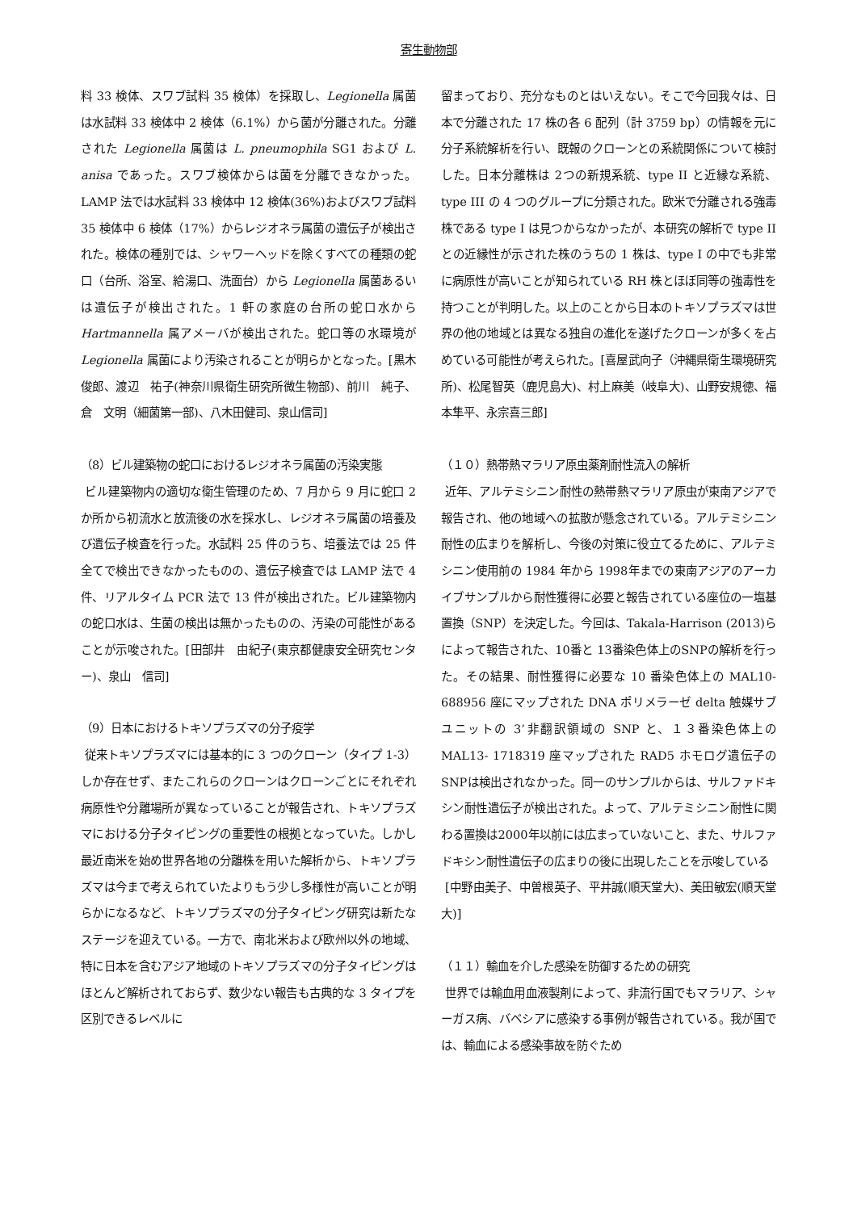寄生動物部
料 33 検体、スワブ試料 35 検体）を採取し、Legionella 属菌は水試料 33 検体中 2 検体（6.1%）から菌が分離された。分離された Legionella 属菌は L. pneumophila SG1 および L. anisa であった。スワブ検体からは菌を分離できなかった。LAMP 法では水試料 33 検体中 12 検体(36%)およびスワブ試料 35 検体中 6 検体（17%）からレジオネラ属菌の遺伝子が検出された。検体の種別では、シャワーヘッドを除くすべての種類の蛇口（台所、浴室、給湯口、洗面台）から Legionella 属菌あるいは遺伝子が検出された。1 軒の家庭の台所の蛇口水から Hartmannella 属アメーバが検出された。蛇口等の水環境が Legionella 属菌により汚染されることが明らかとなった。[黒木　俊郎、渡辺　祐子(神奈川県衛生研究所微生物部)、前川　純子、倉　文明（細菌第一部)、八木田健司、泉山信司]
（8）ビル建築物の蛇口におけるレジオネラ属菌の汚染実態
ビル建築物内の適切な衛生管理のため、7 月から 9 月に蛇口 2 か所から初流水と放流後の水を採水し、レジオネラ属菌の培養及び遺伝子検査を行った。水試料 25 件のうち、培養法では 25 件全てで検出できなかったものの、遺伝子検査では LAMP 法で 4 件、リアルタイム PCR 法で 13 件が検出された。ビル建築物内の蛇口水は、生菌の検出は無かったものの、汚染の可能性があることが示唆された。[田部井　由紀子(東京都健康安全研究センター)、泉山　信司]
（9）日本におけるトキソプラズマの分子疫学
従来トキソプラズマには基本的に 3 つのクローン（タイプ 1-3）しか存在せず、またこれらのクローンはクローンごとにそれぞれ病原性や分離場所が異なっていることが報告され、トキソプラズマにおける分子タイピングの重要性の根拠となっていた。しかし最近南米を始め世界各地の分離株を用いた解析から、トキソプラズマは今まで考えられていたよりもう少し多様性が高いことが明らかになるなど、トキソプラズマの分子タイピング研究は新たなステージを迎えている。一方で、南北米および欧州以外の地域、特に日本を含むアジア地域のトキソプラズマの分子タイピングはほとんど解析されておらず、数少ない報告も古典的な 3 タイプを区別できるレベルに
留まっており、充分なものとはいえない。そこで今回我々は、日本で分離された 17 株の各 6 配列（計 3759 bp）の情報を元に分子系統解析を行い、既報のクローンとの系統関係について検討した。日本分離株は 2つの新規系統、type II と近縁な系統、type III の 4 つのグループに分類された。欧米で分離される強毒株である type I は見つからなかったが、本研究の解析で type II との近縁性が示された株のうちの 1 株は、type I の中でも非常に病原性が高いことが知られている RH 株とほぼ同等の強毒性を持つことが判明した。以上のことから日本のトキソプラズマは世界の他の地域とは異なる独自の進化を遂げたクローンが多くを占めている可能性が考えられた。[喜屋武向子（沖縄県衛生環境研究所)、松尾智英（鹿児島大)、村上麻美（岐阜大)、山野安規徳、福本隼平、永宗喜三郎]
（１０）熱帯熱マラリア原虫薬剤耐性流入の解析
近年、アルテミシニン耐性の熱帯熱マラリア原虫が東南アジアで報告され、他の地域への拡散が懸念されている。アルテミシニン耐性の広まりを解析し、今後の対策に役立てるために、アルテミシニン使用前の 1984 年から 1998年までの東南アジアのアーカイブサンプルから耐性獲得に必要と報告されている座位の一塩基置換（SNP）を決定した。今回は、Takala-Harrison (2013)らによって報告された、10番と 13番染色体上のSNPの解析を行った。その結果、耐性獲得に必要な 10 番染色体上の MAL10-688956 座にマップされた DNA ポリメラーゼ delta 触媒サブユニットの 3’非翻訳領域の SNP と、１３番染色体上の MAL13- 1718319 座マップされた RAD5 ホモログ遺伝子のSNPは検出されなかった。同一のサンプルからは、サルファドキシン耐性遺伝子が検出された。よって、アルテミシニン耐性に関わる置換は2000年以前には広まっていないこと、また、サルファドキシン耐性遺伝子の広まりの後に出現したことを示唆している
[中野由美子、中曽根英子、平井誠(順天堂大)、美田敏宏(順天堂大)]
（１１）輸血を介した感染を防御するための研究
世界では輸血用血液製剤によって、非流行国でもマラリア、シャーガス病、バベシアに感染する事例が報告されている。我が国では、輸血による感染事故を防ぐため